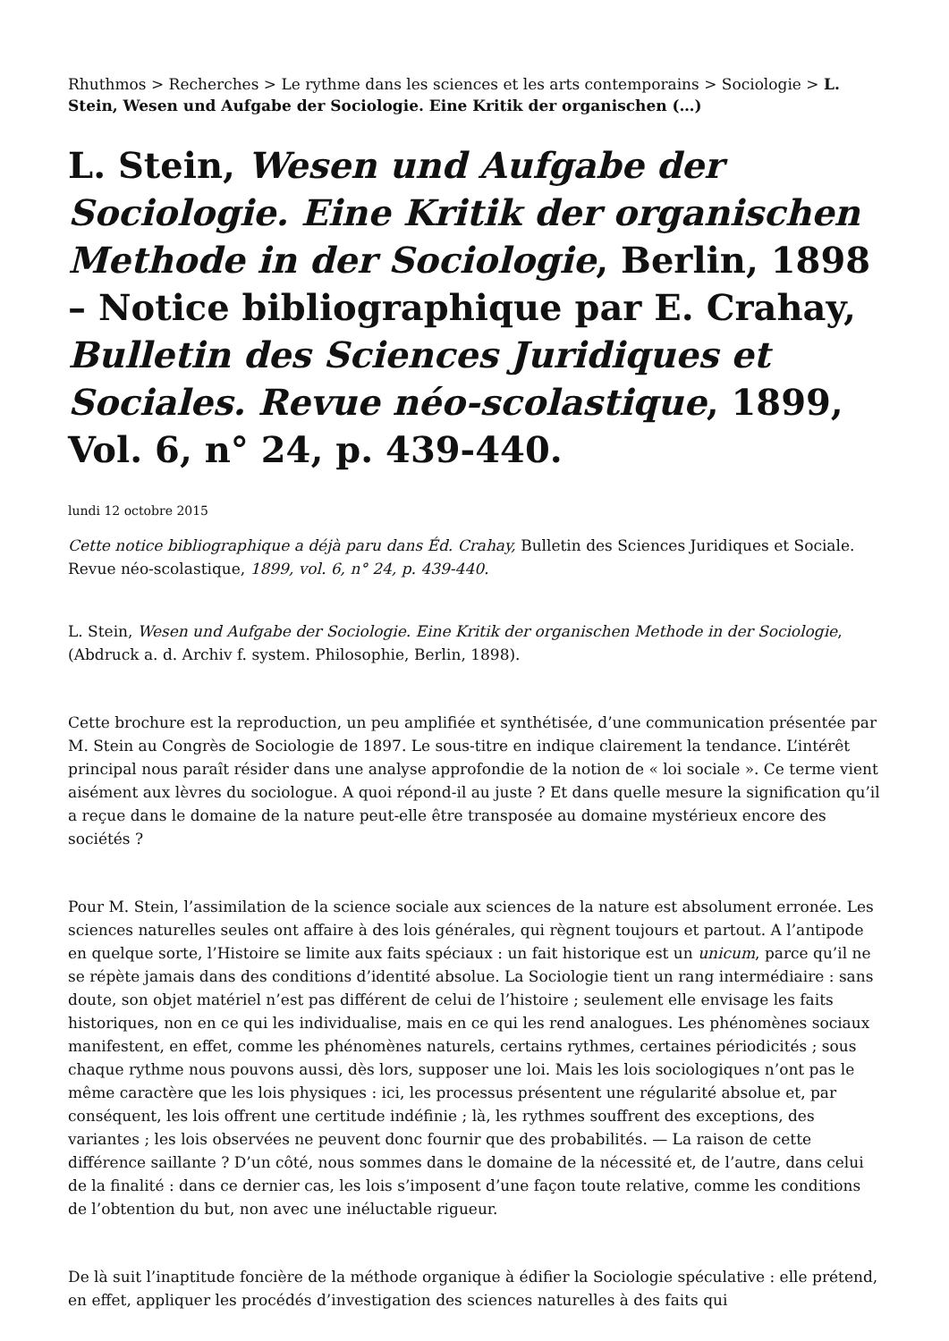Rhuthmos > Recherches > Le rythme dans les sciences et les arts contemporains > Sociologie > L. Stein, Wesen und Aufgabe der Sociologie. Eine Kritik der organischen (…)
L. Stein, Wesen und Aufgabe der Sociologie. Eine Kritik der organischen Methode in der Sociologie, Berlin, 1898 – Notice bibliographique par E. Crahay, Bulletin des Sciences Juridiques et Sociales. Revue néo-scolastique, 1899, Vol. 6, n° 24, p. 439-440.
lundi 12 octobre 2015
Cette notice bibliographique a déjà paru dans Éd. Crahay, Bulletin des Sciences Juridiques et Sociale. Revue néo-scolastique, 1899, vol. 6, n° 24, p. 439-440.
L. Stein, Wesen und Aufgabe der Sociologie. Eine Kritik der organischen Methode in der Sociologie, (Abdruck a. d. Archiv f. system. Philosophie, Berlin, 1898).
Cette brochure est la reproduction, un peu amplifiée et synthétisée, d’une communication présentée par M. Stein au Congrès de Sociologie de 1897. Le sous-titre en indique clairement la tendance. L’intérêt principal nous paraît résider dans une analyse approfondie de la notion de « loi sociale ». Ce terme vient aisément aux lèvres du sociologue. A quoi répond-il au juste ? Et dans quelle mesure la signification qu’il a reçue dans le domaine de la nature peut-elle être transposée au domaine mystérieux encore des sociétés ?
Pour M. Stein, l’assimilation de la science sociale aux sciences de la nature est absolument erronée. Les sciences naturelles seules ont affaire à des lois générales, qui règnent toujours et partout. A l’antipode en quelque sorte, l’Histoire se limite aux faits spéciaux : un fait historique est un unicum, parce qu’il ne se répète jamais dans des conditions d’identité absolue. La Sociologie tient un rang intermédiaire : sans doute, son objet matériel n’est pas différent de celui de l’histoire ; seulement elle envisage les faits historiques, non en ce qui les individualise, mais en ce qui les rend analogues. Les phénomènes sociaux manifestent, en effet, comme les phénomènes naturels, certains rythmes, certaines périodicités ; sous chaque rythme nous pouvons aussi, dès lors, supposer une loi. Mais les lois sociologiques n’ont pas le même caractère que les lois physiques : ici, les processus présentent une régularité absolue et, par conséquent, les lois offrent une certitude indéfinie ; là, les rythmes souffrent des exceptions, des variantes ; les lois observées ne peuvent donc fournir que des probabilités. — La raison de cette différence saillante ? D’un côté, nous sommes dans le domaine de la nécessité et, de l’autre, dans celui de la finalité : dans ce dernier cas, les lois s’imposent d’une façon toute relative, comme les conditions de l’obtention du but, non avec une inéluctable rigueur.
De là suit l’inaptitude foncière de la méthode organique à édifier la Sociologie spéculative : elle prétend, en effet, appliquer les procédés d’investigation des sciences naturelles à des faits qui